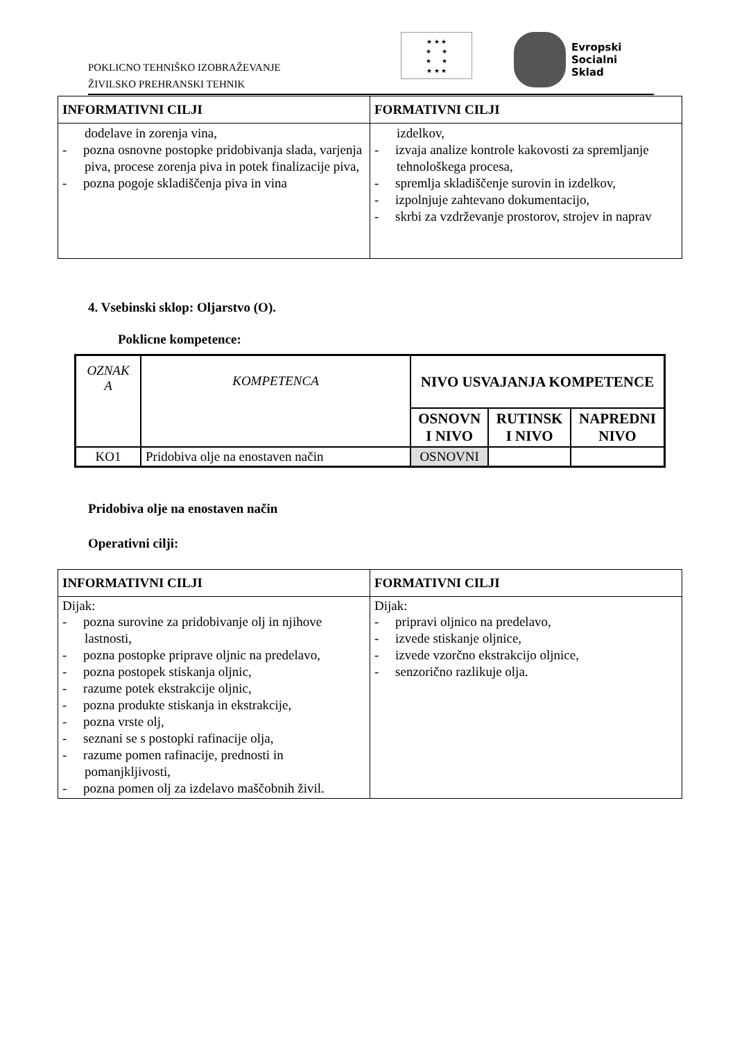POKLICNO TEHNIŠKO IZOBRAŽEVANJE
ŽIVILSKO PREHRANSKI TEHNIK
★ ★ ★
★ ★
★ ★
★ ★ ★
Evropski
Socialni
Sklad
| INFORMATIVNI CILJI | FORMATIVNI CILJI |
| --- | --- |
| dodelave in zorenja vina, - pozna osnovne postopke pridobivanja slada, varjenja piva, procese zorenja piva in potek finalizacije piva, - pozna pogoje skladiščenja piva in vina | izdelkov, - izvaja analize kontrole kakovosti za spremljanje tehnološkega procesa, - spremlja skladiščenje surovin in izdelkov, - izpolnjuje zahtevano dokumentacijo, - skrbi za vzdrževanje prostorov, strojev in naprav |
4. Vsebinski sklop: Oljarstvo (O).
Poklicne kompetence:
| OZNAK A | KOMPETENCA | NIVO USVAJANJA KOMPETENCE | | |
| | | OSNOVN I NIVO | RUTINSK I NIVO | NAPREDNI NIVO |
| KO1 | Pridobiva olje na enostaven način | OSNOVNI | | |
Pridobiva olje na enostaven način
Operativni cilji:
| INFORMATIVNI CILJI | FORMATIVNI CILJI |
| --- | --- |
| Dijak: - pozna surovine za pridobivanje olj in njihove lastnosti, - pozna postopke priprave oljnic na predelavo, - pozna postopek stiskanja oljnic, - razume potek ekstrakcije oljnic, - pozna produkte stiskanja in ekstrakcije, - pozna vrste olj, - seznani se s postopki rafinacije olja, - razume pomen rafinacije, prednosti in pomanjkljivosti, - pozna pomen olj za izdelavo maščobnih živil. | Dijak: - pripravi oljnico na predelavo, - izvede stiskanje oljnice, - izvede vzorčno ekstrakcijo oljnice, - senzorično razlikuje olja. |